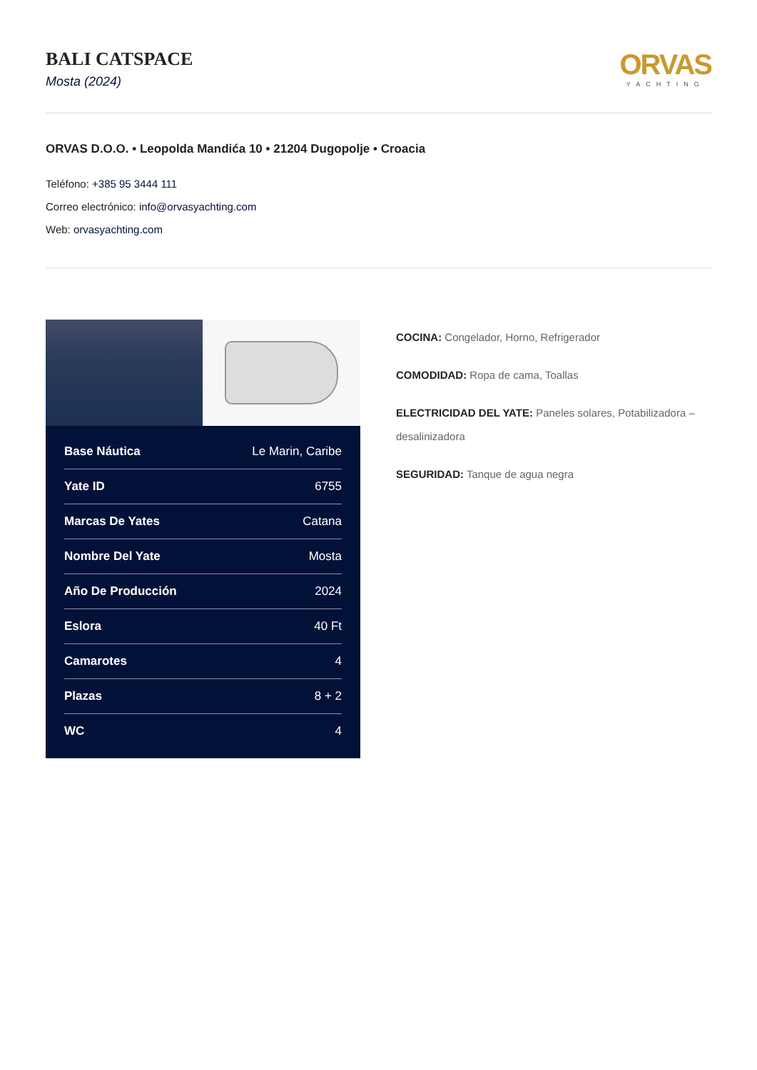BALI CATSPACE
Mosta (2024)
ORVAS
YACHTING
ORVAS D.O.O. • Leopolda Mandića 10 • 21204 Dugopolje • Croacia
Teléfono: +385 95 3444 111
Correo electrónico: info@orvasyachting.com
Web: orvasyachting.com
| Base Náutica | Le Marin, Caribe |
| Yate ID | 6755 |
| Marcas De Yates | Catana |
| Nombre Del Yate | Mosta |
| Año De Producción | 2024 |
| Eslora | 40 Ft |
| Camarotes | 4 |
| Plazas | 8 + 2 |
| WC | 4 |
COCINA: Congelador, Horno, Refrigerador
COMODIDAD: Ropa de cama, Toallas
ELECTRICIDAD DEL YATE: Paneles solares, Potabilizadora – desalinizadora
SEGURIDAD: Tanque de agua negra